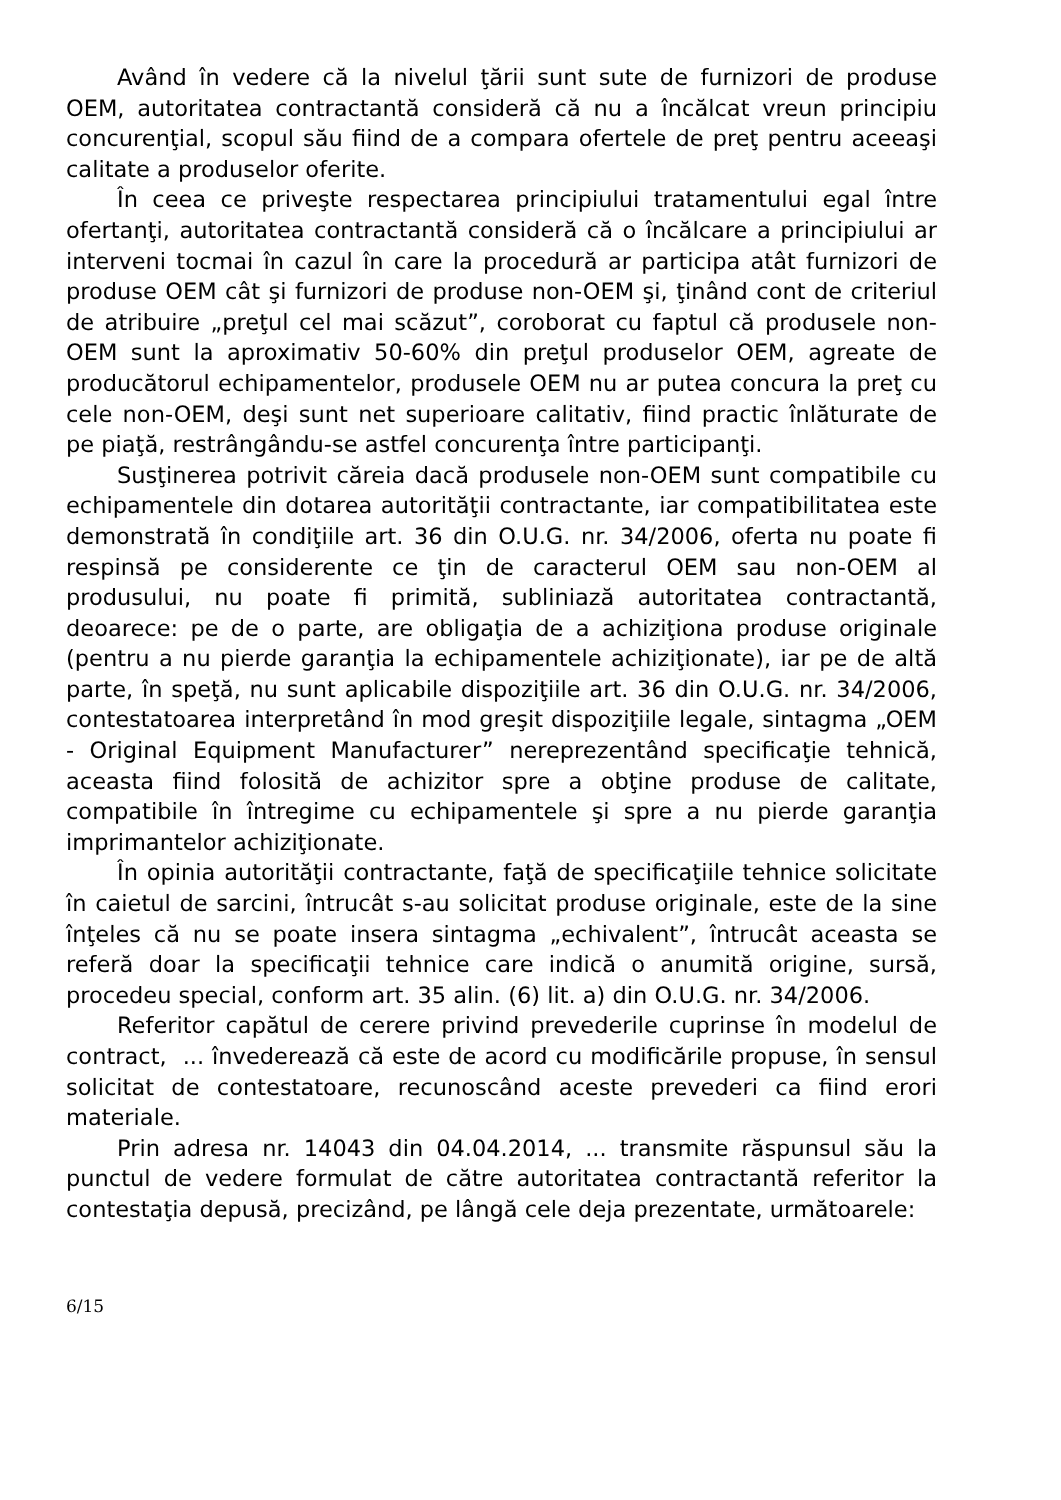Având în vedere că la nivelul ţării sunt sute de furnizori de produse OEM, autoritatea contractantă consideră că nu a încălcat vreun principiu concurenţial, scopul său fiind de a compara ofertele de preţ pentru aceeaşi calitate a produselor oferite.
În ceea ce priveşte respectarea principiului tratamentului egal între ofertanţi, autoritatea contractantă consideră că o încălcare a principiului ar interveni tocmai în cazul în care la procedură ar participa atât furnizori de produse OEM cât şi furnizori de produse non-OEM şi, ţinând cont de criteriul de atribuire „preţul cel mai scăzut”, coroborat cu faptul că produsele non-OEM sunt la aproximativ 50-60% din preţul produselor OEM, agreate de producătorul echipamentelor, produsele OEM nu ar putea concura la preţ cu cele non-OEM, deşi sunt net superioare calitativ, fiind practic înlăturate de pe piaţă, restrângându-se astfel concurenţa între participanţi.
Susţinerea potrivit căreia dacă produsele non-OEM sunt compatibile cu echipamentele din dotarea autorităţii contractante, iar compatibilitatea este demonstrată în condiţiile art. 36 din O.U.G. nr. 34/2006, oferta nu poate fi respinsă pe considerente ce ţin de caracterul OEM sau non-OEM al produsului, nu poate fi primită, subliniază autoritatea contractantă, deoarece: pe de o parte, are obligaţia de a achiziţiona produse originale (pentru a nu pierde garanţia la echipamentele achiziţionate), iar pe de altă parte, în speţă, nu sunt aplicabile dispoziţiile art. 36 din O.U.G. nr. 34/2006, contestatoarea interpretând în mod greşit dispoziţiile legale, sintagma „OEM - Original Equipment Manufacturer” nereprezentând specificaţie tehnică, aceasta fiind folosită de achizitor spre a obţine produse de calitate, compatibile în întregime cu echipamentele şi spre a nu pierde garanţia imprimantelor achiziţionate.
În opinia autorităţii contractante, faţă de specificaţiile tehnice solicitate în caietul de sarcini, întrucât s-au solicitat produse originale, este de la sine înţeles că nu se poate insera sintagma „echivalent”, întrucât aceasta se referă doar la specificaţii tehnice care indică o anumită origine, sursă, procedeu special, conform art. 35 alin. (6) lit. a) din O.U.G. nr. 34/2006.
Referitor capătul de cerere privind prevederile cuprinse în modelul de contract, ... învederează că este de acord cu modificările propuse, în sensul solicitat de contestatoare, recunoscând aceste prevederi ca fiind erori materiale.
Prin adresa nr. 14043 din 04.04.2014, ... transmite răspunsul său la punctul de vedere formulat de către autoritatea contractantă referitor la contestaţia depusă, precizând, pe lângă cele deja prezentate, următoarele:
6/15